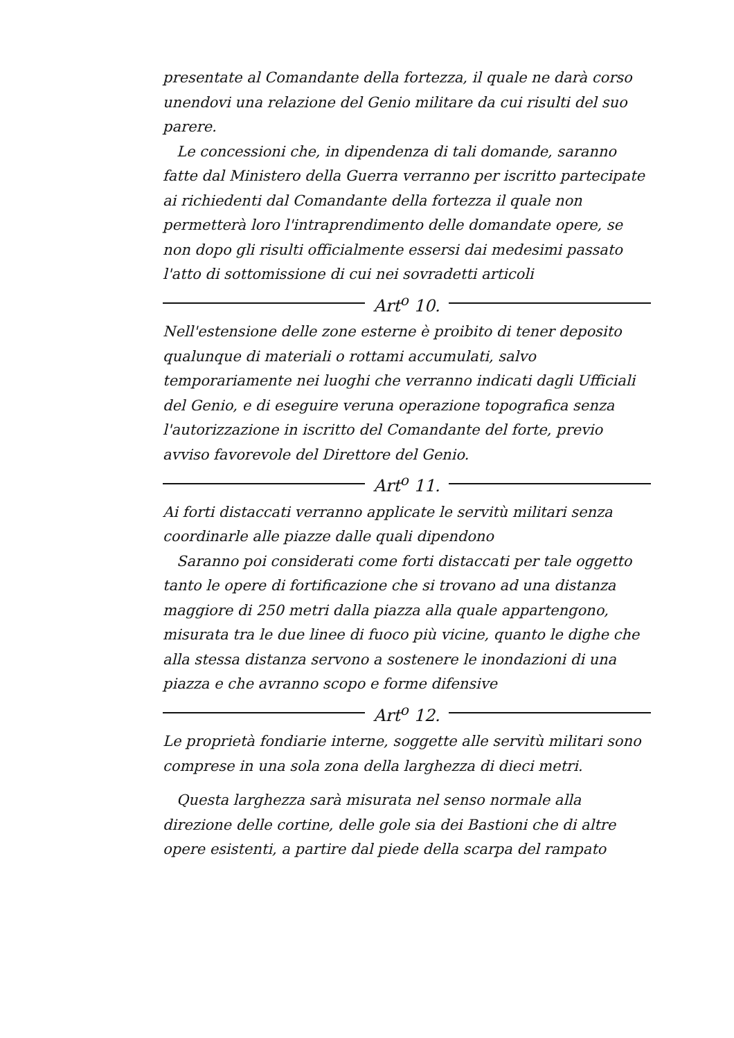presentate al Comandante della fortezza, il quale ne darà corso unendovi una relazione del Genio militare da cui risulti del suo parere.
Le concessioni che, in dipendenza di tali domande, saranno fatte dal Ministero della Guerra verranno per iscritto partecipate ai richiedenti dal Comandante della fortezza il quale non permetterà loro l'intraprendimento delle domandate opere, se non dopo gli risulti officialmente essersi dai medesimi passato l'atto di sottomissione di cui nei sovradetti articoli
Art<sup>o</sup> 10.
Nell'estensione delle zone esterne è proibito di tener deposito qualunque di materiali o rottami accumulati, salvo temporariamente nei luoghi che verranno indicati dagli Ufficiali del Genio, e di eseguire veruna operazione topografica senza l'autorizzazione in iscritto del Comandante del forte, previo avviso favorevole del Direttore del Genio.
Art<sup>o</sup> 11.
Ai forti distaccati verranno applicate le servitù militari senza coordinarle alle piazze dalle quali dipendono
Saranno poi considerati come forti distaccati per tale oggetto tanto le opere di fortificazione che si trovano ad una distanza maggiore di 250 metri dalla piazza alla quale appartengono, misurata tra le due linee di fuoco più vicine, quanto le dighe che alla stessa distanza servono a sostenere le inondazioni di una piazza e che avranno scopo e forme difensive
Art<sup>o</sup> 12.
Le proprietà fondiarie interne, soggette alle servitù militari sono comprese in una sola zona della larghezza di dieci metri.
Questa larghezza sarà misurata nel senso normale alla direzione delle cortine, delle gole sia dei Bastioni che di altre opere esistenti, a partire dal piede della scarpa del rampato